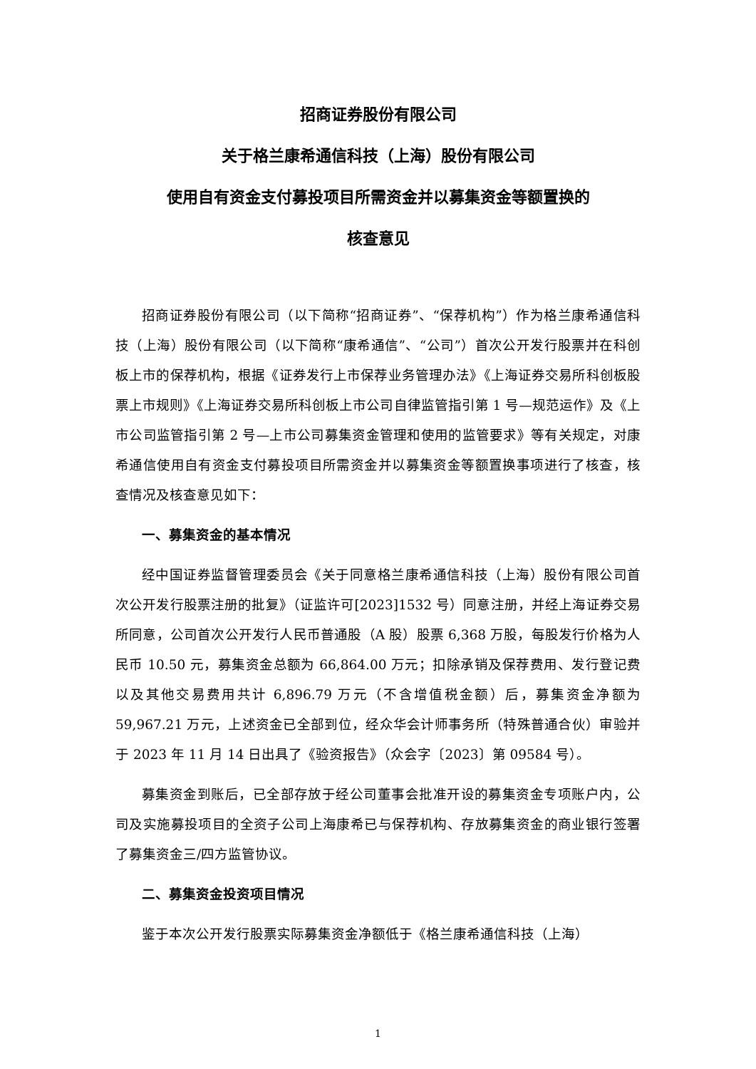招商证券股份有限公司
关于格兰康希通信科技（上海）股份有限公司
使用自有资金支付募投项目所需资金并以募集资金等额置换的
核查意见
招商证券股份有限公司（以下简称“招商证券”、“保荐机构”）作为格兰康希通信科技（上海）股份有限公司（以下简称“康希通信”、“公司”）首次公开发行股票并在科创板上市的保荐机构，根据《证券发行上市保荐业务管理办法》《上海证券交易所科创板股票上市规则》《上海证券交易所科创板上市公司自律监管指引第 1 号—规范运作》及《上市公司监管指引第 2 号—上市公司募集资金管理和使用的监管要求》等有关规定，对康希通信使用自有资金支付募投项目所需资金并以募集资金等额置换事项进行了核查，核查情况及核查意见如下：
一、募集资金的基本情况
经中国证券监督管理委员会《关于同意格兰康希通信科技（上海）股份有限公司首次公开发行股票注册的批复》（证监许可[2023]1532 号）同意注册，并经上海证券交易所同意，公司首次公开发行人民币普通股（A 股）股票 6,368 万股，每股发行价格为人民币 10.50 元，募集资金总额为 66,864.00 万元；扣除承销及保荐费用、发行登记费以及其他交易费用共计 6,896.79 万元（不含增值税金额）后，募集资金净额为 59,967.21 万元，上述资金已全部到位，经众华会计师事务所（特殊普通合伙）审验并于 2023 年 11 月 14 日出具了《验资报告》（众会字〔2023〕第 09584 号）。
募集资金到账后，已全部存放于经公司董事会批准开设的募集资金专项账户内，公司及实施募投项目的全资子公司上海康希已与保荐机构、存放募集资金的商业银行签署了募集资金三/四方监管协议。
二、募集资金投资项目情况
鉴于本次公开发行股票实际募集资金净额低于《格兰康希通信科技（上海）
1